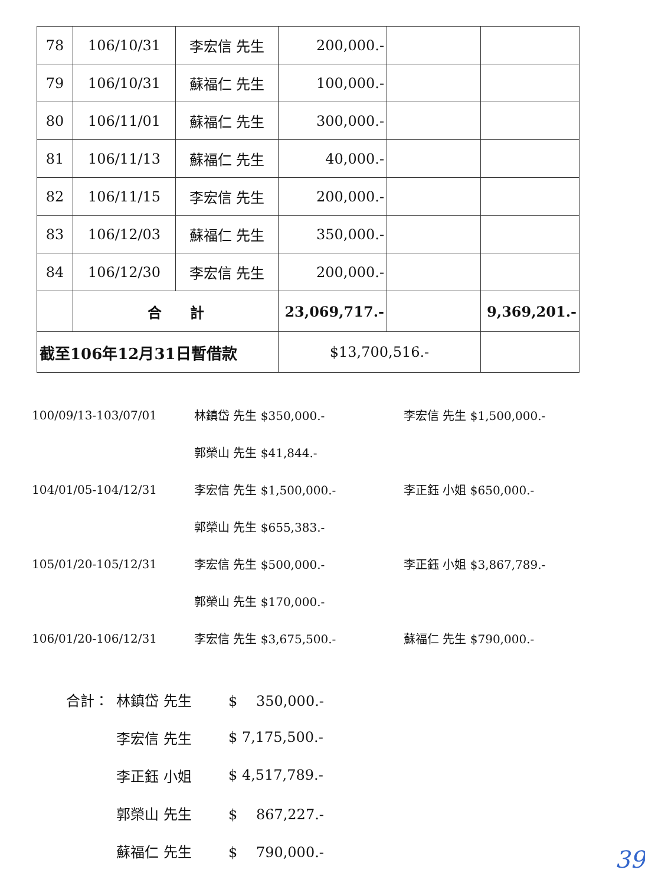| 78 | 106/10/31 | 李宏信 先生 | 200,000.- | | |
| 79 | 106/10/31 | 蘇福仁 先生 | 100,000.- | | |
| 80 | 106/11/01 | 蘇福仁 先生 | 300,000.- | | |
| 81 | 106/11/13 | 蘇福仁 先生 | 40,000.- | | |
| 82 | 106/11/15 | 李宏信 先生 | 200,000.- | | |
| 83 | 106/12/03 | 蘇福仁 先生 | 350,000.- | | |
| 84 | 106/12/30 | 李宏信 先生 | 200,000.- | | |
| | 合 計 | | 23,069,717.- | | 9,369,201.- |
| 截至106年12月31日暫借款 | | | $13,700,516.- | | |
100/09/13-103/07/01 林鎮岱 先生 $350,000.- 李宏信 先生 $1,500,000.-
郭榮山 先生 $41,844.-
104/01/05-104/12/31 李宏信 先生 $1,500,000.- 李正鈺 小姐 $650,000.-
郭榮山 先生 $655,383.-
105/01/20-105/12/31 李宏信 先生 $500,000.- 李正鈺 小姐 $3,867,789.-
郭榮山 先生 $170,000.-
106/01/20-106/12/31 李宏信 先生 $3,675,500.- 蘇福仁 先生 $790,000.-
合計： 林鎮岱 先生 $　 350,000.-
李宏信 先生 $ 7,175,500.-
李正鈺 小姐 $ 4,517,789.-
郭榮山 先生 $　 867,227.-
蘇福仁 先生 $　 790,000.-
39